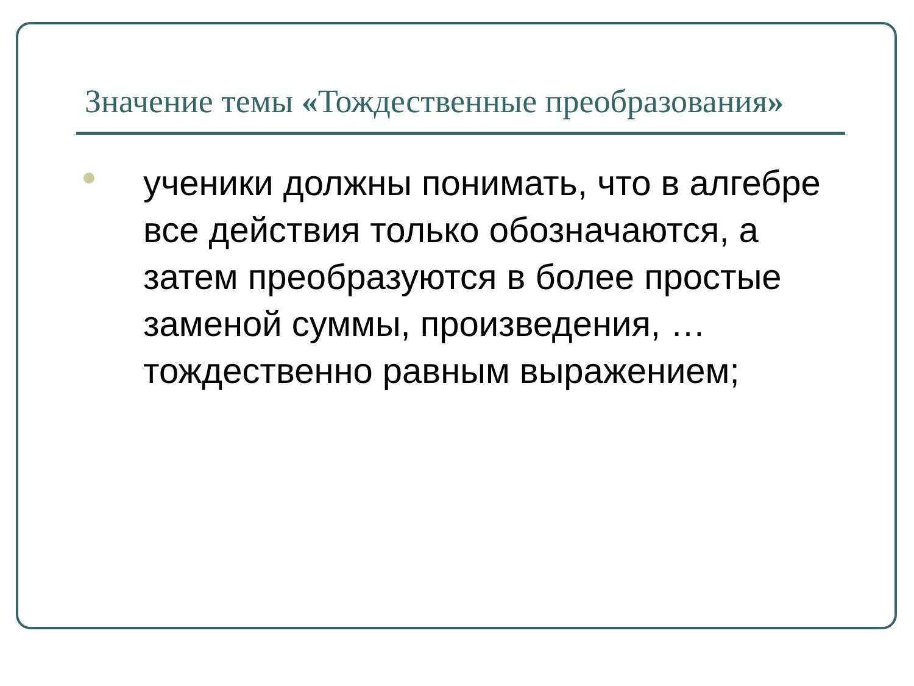Значение темы «Тождественные преобразования»
ученики должны понимать, что в алгебре все действия только обозначаются, а затем преобразуются в более простые заменой суммы, произведения, … тождественно равным выражением;